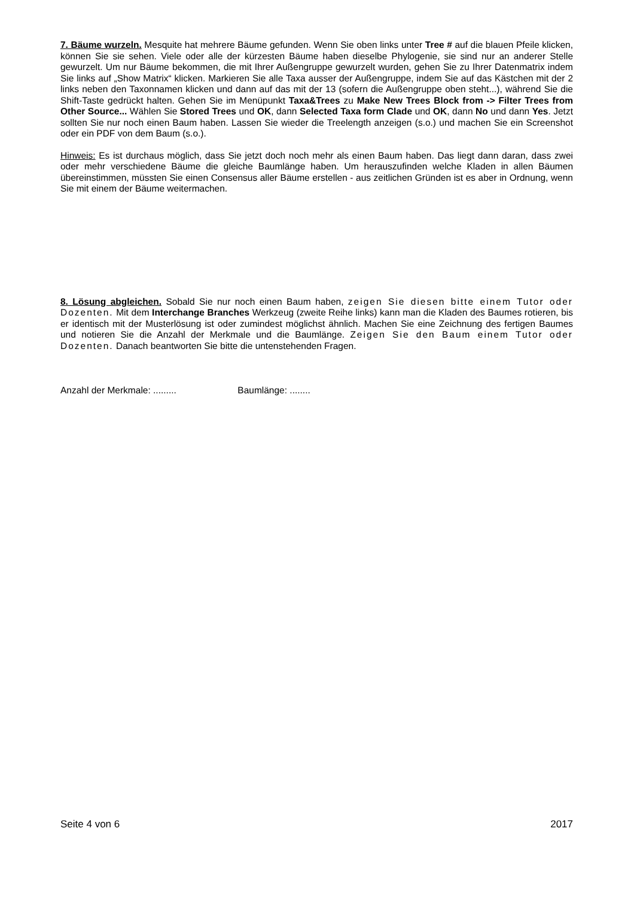7. Bäume wurzeln. Mesquite hat mehrere Bäume gefunden. Wenn Sie oben links unter Tree # auf die blauen Pfeile klicken, können Sie sie sehen. Viele oder alle der kürzesten Bäume haben dieselbe Phylogenie, sie sind nur an anderer Stelle gewurzelt. Um nur Bäume bekommen, die mit Ihrer Außengruppe gewurzelt wurden, gehen Sie zu Ihrer Datenmatrix indem Sie links auf „Show Matrix“ klicken. Markieren Sie alle Taxa ausser der Außengruppe, indem Sie auf das Kästchen mit der 2 links neben den Taxonnamen klicken und dann auf das mit der 13 (sofern die Außengruppe oben steht...), während Sie die Shift-Taste gedrückt halten. Gehen Sie im Menüpunkt Taxa&Trees zu Make New Trees Block from -> Filter Trees from Other Source... Wählen Sie Stored Trees und OK, dann Selected Taxa form Clade und OK, dann No und dann Yes. Jetzt sollten Sie nur noch einen Baum haben. Lassen Sie wieder die Treelength anzeigen (s.o.) und machen Sie ein Screenshot oder ein PDF von dem Baum (s.o.).
Hinweis: Es ist durchaus möglich, dass Sie jetzt doch noch mehr als einen Baum haben. Das liegt dann daran, dass zwei oder mehr verschiedene Bäume die gleiche Baumlänge haben. Um herauszufinden welche Kladen in allen Bäumen übereinstimmen, müssten Sie einen Consensus aller Bäume erstellen - aus zeitlichen Gründen ist es aber in Ordnung, wenn Sie mit einem der Bäume weitermachen.
8. Lösung abgleichen. Sobald Sie nur noch einen Baum haben, zeigen Sie diesen bitte einem Tutor oder Dozenten. Mit dem Interchange Branches Werkzeug (zweite Reihe links) kann man die Kladen des Baumes rotieren, bis er identisch mit der Musterlösung ist oder zumindest möglichst ähnlich. Machen Sie eine Zeichnung des fertigen Baumes und notieren Sie die Anzahl der Merkmale und die Baumlänge. Zeigen Sie den Baum einem Tutor oder Dozenten. Danach beantworten Sie bitte die untenstehenden Fragen.
Anzahl der Merkmale: ......... Baumlänge: ........
Seite 4 von 6 2017